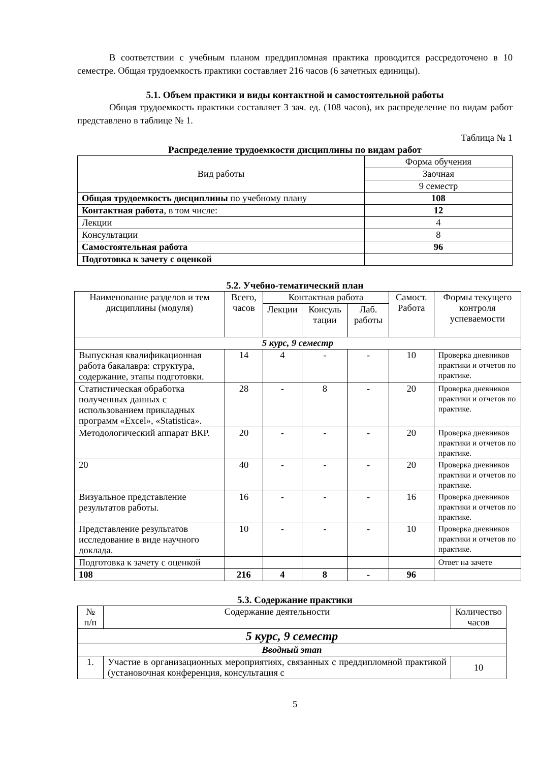В соответствии с учебным планом преддипломная практика проводится рассредоточено в 10 семестре. Общая трудоемкость практики составляет 216 часов (6 зачетных единицы).
5.1. Объем практики и виды контактной и самостоятельной работы
Общая трудоемкость практики составляет 3 зач. ед. (108 часов), их распределение по видам работ представлено в таблице № 1.
Таблица № 1
Распределение трудоемкости дисциплины по видам работ
| Вид работы | Форма обучения |
| | Заочная |
| | 9 семестр |
| Общая трудоемкость дисциплины по учебному плану | 108 |
| Контактная работа , в том числе: | 12 |
| Лекции | 4 |
| Консультации | 8 |
| Самостоятельная работа | 96 |
| Подготовка к зачету с оценкой | |
5.2. Учебно-тематический план
| Наименование разделов и тем дисциплины (модуля) | Всего, часов | Контактная работа | | | Самост. Работа | Формы текущего контроля успеваемости |
| --- | --- | --- | --- | --- | --- | --- |
| | | Лекции | Консуль тации | Лаб. работы | | |
| 5 курс, 9 семестр | | | | | | |
| Выпускная квалификационная работа бакалавра: структура, содержание, этапы подготовки. | 14 | 4 | - | - | 10 | Проверка дневников практики и отчетов по практике. |
| Статистическая обработка полученных данных с использованием прикладных программ «Excel», «Statistica». | 28 | - | 8 | - | 20 | Проверка дневников практики и отчетов по практике. |
| Методологический аппарат ВКР. | 20 | - | - | - | 20 | Проверка дневников практики и отчетов по практике. |
| 20 | 40 | - | - | - | 20 | Проверка дневников практики и отчетов по практике. |
| Визуальное представление результатов работы. | 16 | - | - | - | 16 | Проверка дневников практики и отчетов по практике. |
| Представление результатов исследование в виде научного доклада. | 10 | - | - | - | 10 | Проверка дневников практики и отчетов по практике. |
| Подготовка к зачету с оценкой | | | | | | Ответ на зачете |
| 108 | 216 | 4 | 8 | - | 96 | |
5.3. Содержание практики
| № п/п | Содержание деятельности | Количество часов |
| --- | --- | --- |
| 5 курс, 9 семестр | | |
| Вводный этап | | |
| 1. | Участие в организационных мероприятиях, связанных с преддипломной практикой (установочная конференция, консультация с | 10 |
5